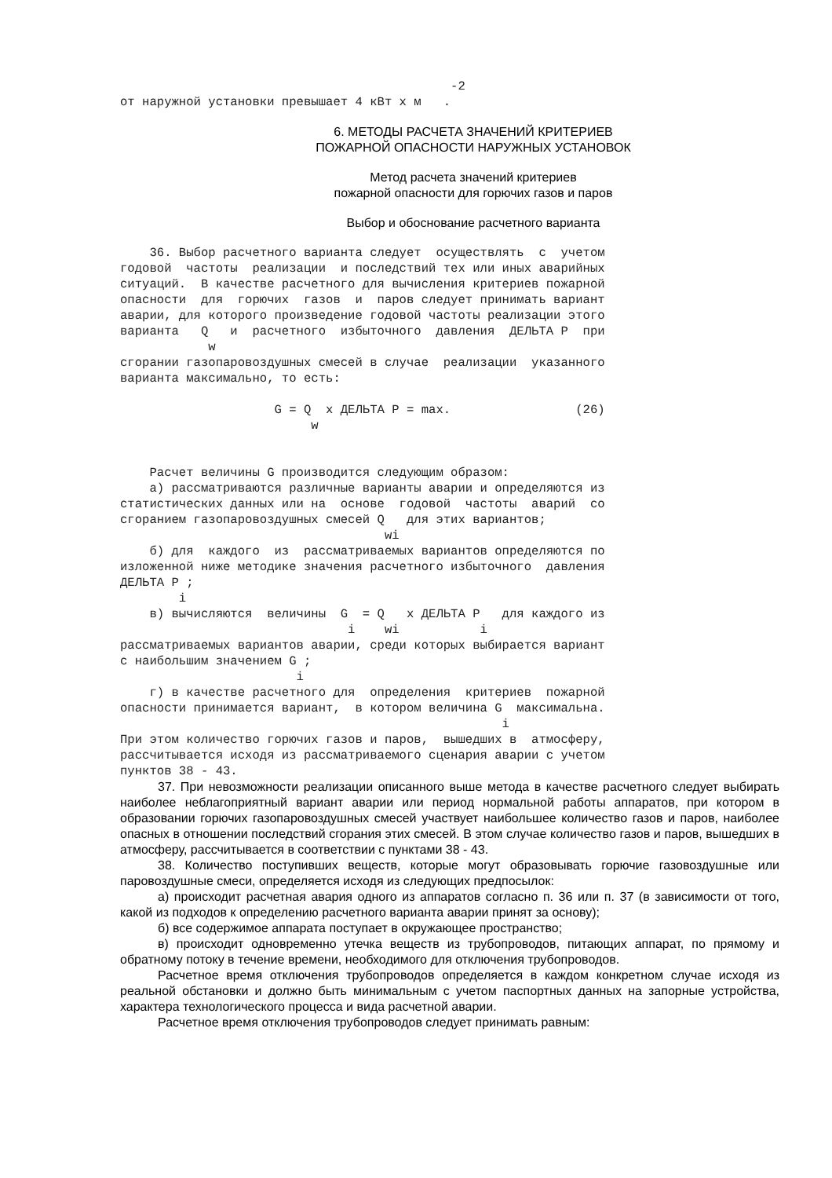-2
от наружной установки превышает 4 кВт x м   .
6. МЕТОДЫ РАСЧЕТА ЗНАЧЕНИЙ КРИТЕРИЕВ
ПОЖАРНОЙ ОПАСНОСТИ НАРУЖНЫХ УСТАНОВОК
Метод расчета значений критериев
пожарной опасности для горючих газов и паров
Выбор и обоснование расчетного варианта
    36. Выбор расчетного варианта следует  осуществлять  с  учетом
годовой  частоты  реализации  и последствий тех или иных аварийных
ситуаций.  В качестве расчетного для вычисления критериев пожарной
опасности  для  горючих  газов  и  паров следует принимать вариант
аварии, для которого произведение годовой частоты реализации этого
варианта   Q   и  расчетного  избыточного  давления  ДЕЛЬТА Р  при
            w
сгорании газопаровоздушных смесей в случае  реализации  указанного
варианта максимально, то есть:

                     G = Q  x ДЕЛЬТА Р = max.                 (26)
                          w


    Расчет величины G производится следующим образом:
    а) рассматриваются различные варианты аварии и определяются из
статистических данных или на  основе  годовой  частоты  аварий  со
сгоранием газопаровоздушных смесей Q   для этих вариантов;
                                    wi
    б) для  каждого  из  рассматриваемых вариантов определяются по
изложенной ниже методике значения расчетного избыточного  давления
ДЕЛЬТА Р ;
        i
    в) вычисляются  величины  G  = Q   x ДЕЛЬТА Р   для каждого из
                               i    wi           i
рассматриваемых вариантов аварии, среди которых выбирается вариант
с наибольшим значением G ;
                        i
    г) в качестве расчетного для  определения  критериев  пожарной
опасности принимается вариант,  в котором величина G  максимальна.
                                                    i
При этом количество горючих газов и паров,  вышедших в  атмосферу,
рассчитывается исходя из рассматриваемого сценария аварии с учетом
пунктов 38 - 43.
37. При невозможности реализации описанного выше метода в качестве расчетного следует выбирать наиболее неблагоприятный вариант аварии или период нормальной работы аппаратов, при котором в образовании горючих газопаровоздушных смесей участвует наибольшее количество газов и паров, наиболее опасных в отношении последствий сгорания этих смесей. В этом случае количество газов и паров, вышедших в атмосферу, рассчитывается в соответствии с пунктами 38 - 43.
38. Количество поступивших веществ, которые могут образовывать горючие газовоздушные или паровоздушные смеси, определяется исходя из следующих предпосылок:
а) происходит расчетная авария одного из аппаратов согласно п. 36 или п. 37 (в зависимости от того, какой из подходов к определению расчетного варианта аварии принят за основу);
б) все содержимое аппарата поступает в окружающее пространство;
в) происходит одновременно утечка веществ из трубопроводов, питающих аппарат, по прямому и обратному потоку в течение времени, необходимого для отключения трубопроводов.
Расчетное время отключения трубопроводов определяется в каждом конкретном случае исходя из реальной обстановки и должно быть минимальным с учетом паспортных данных на запорные устройства, характера технологического процесса и вида расчетной аварии.
Расчетное время отключения трубопроводов следует принимать равным: